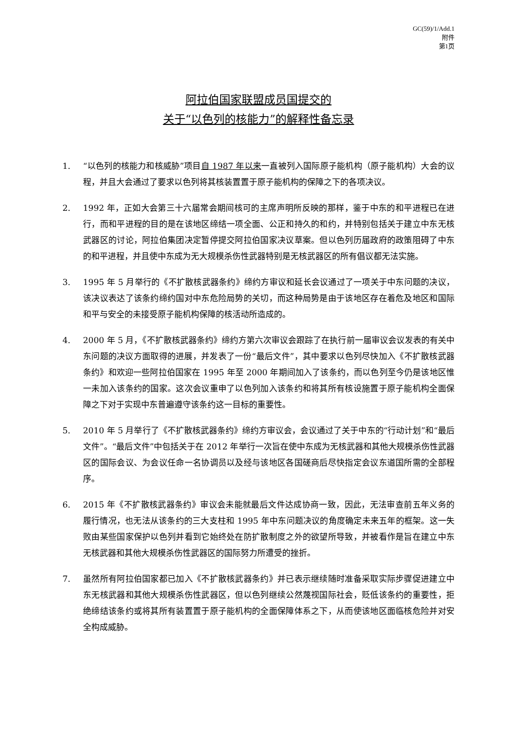GC(59)/1/Add.1
附件
第1页
阿拉伯国家联盟成员国提交的
关于“以色列的核能力”的解释性备忘录
1. “以色列的核能力和核威胁”项目自 1987 年以来一直被列入国际原子能机构（原子能机构）大会的议程，并且大会通过了要求以色列将其核装置置于原子能机构的保障之下的各项决议。
2. 1992 年，正如大会第三十六届常会期间核可的主席声明所反映的那样，鉴于中东的和平进程已在进行，而和平进程的目的是在该地区缔结一项全面、公正和持久的和约，并特别包括关于建立中东无核武器区的讨论，阿拉伯集团决定暂停提交阿拉伯国家决议草案。但以色列历届政府的政策阻碍了中东的和平进程，并且使中东成为无大规模杀伤性武器特别是无核武器区的所有倡议都无法实施。
3. 1995 年 5 月举行的《不扩散核武器条约》缔约方审议和延长会议通过了一项关于中东问题的决议，该决议表达了该条约缔约国对中东危险局势的关切，而这种局势是由于该地区存在着危及地区和国际和平与安全的未接受原子能机构保障的核活动所造成的。
4. 2000 年 5 月，《不扩散核武器条约》缔约方第六次审议会跟踪了在执行前一届审议会议发表的有关中东问题的决议方面取得的进展，并发表了一份“最后文件”，其中要求以色列尽快加入《不扩散核武器条约》和欢迎一些阿拉伯国家在 1995 年至 2000 年期间加入了该条约，而以色列至今仍是该地区惟一未加入该条约的国家。这次会议重申了以色列加入该条约和将其所有核设施置于原子能机构全面保障之下对于实现中东普遍遵守该条约这一目标的重要性。
5. 2010 年 5 月举行了《不扩散核武器条约》缔约方审议会，会议通过了关于中东的“行动计划”和“最后文件”。“最后文件”中包括关于在 2012 年举行一次旨在使中东成为无核武器和其他大规模杀伤性武器区的国际会议、为会议任命一名协调员以及经与该地区各国磋商后尽快指定会议东道国所需的全部程序。
6. 2015 年《不扩散核武器条约》审议会未能就最后文件达成协商一致，因此，无法审查前五年义务的履行情况，也无法从该条约的三大支柱和 1995 年中东问题决议的角度确定未来五年的框架。这一失败由某些国家保护以色列并看到它始终处在防扩散制度之外的欲望所导致，并被看作是旨在建立中东无核武器和其他大规模杀伤性武器区的国际努力所遭受的挫折。
7. 虽然所有阿拉伯国家都已加入《不扩散核武器条约》并已表示继续随时准备采取实际步骤促进建立中东无核武器和其他大规模杀伤性武器区，但以色列继续公然蔑视国际社会，贬低该条约的重要性，拒绝缔结该条约或将其所有装置置于原子能机构的全面保障体系之下，从而使该地区面临核危险并对安全构成威胁。